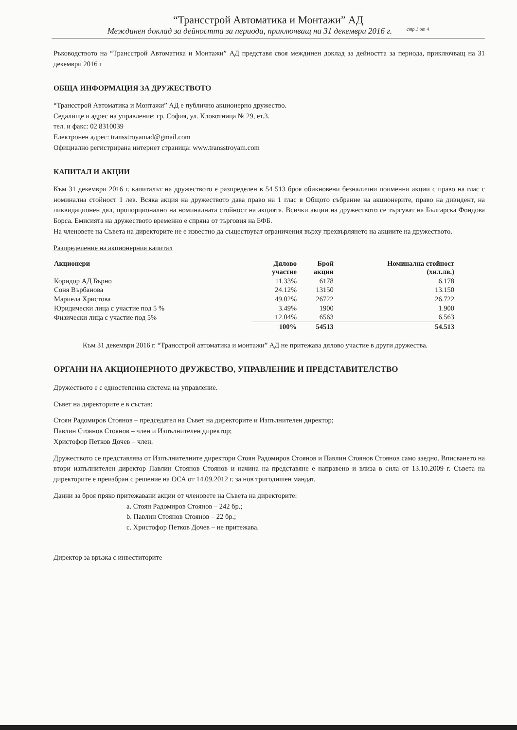“Трансстрой Автоматика и Монтажи” АД
Междинен доклад за дейността за периода, приключващ на 31 декември 2016 г. стр.1 от 4
Ръководството на “Трансстрой Автоматика и Монтажи” АД представя своя междинен доклад за дейността за периода, приключващ на 31 декември 2016 г
ОБЩА ИНФОРМАЦИЯ ЗА ДРУЖЕСТВОТО
“Трансстрой Автоматика и Монтажи” АД е публично акционерно дружество.
Седалище и адрес на управление: гр. София, ул. Клокотница № 29, ет.3.
тел. и факс: 02 8310039
Електронен адрес: transstroyamad@gmail.com
Официално регистрирана интернет страница: www.transstroyam.com
КАПИТАЛ И АКЦИИ
Към 31 декември 2016 г. капиталът на дружеството е разпределен в 54 513 броя обикновени безналични поименни акции с право на глас с номинална стойност 1 лев. Всяка акция на дружеството дава право на 1 глас в Общото събрание на акционерите, право на дивидент, на ликвидационен дял, пропорционално на номиналната стойност на акцията. Всички акции на дружеството се търгуват на Българска Фондова Борса. Емисията на дружеството временно е спряна от търговия на БФБ.
На членовете на Съвета на директорите не е известно да съществуват ограничения върху прехвърлянето на акциите на дружеството.
Разпределение на акционерния капитал
| Акционери | Дялово участие | Брой акции | Номинална стойност (хил.лв.) |
| --- | --- | --- | --- |
| Коридор АД Бърно | 11.33% | 6178 | 6.178 |
| Соня Върбанова | 24.12% | 13150 | 13.150 |
| Мариела Христова | 49.02% | 26722 | 26.722 |
| Юридически лица с участие под 5 % | 3.49% | 1900 | 1.900 |
| Физически лица с участие под 5% | 12.04% | 6563 | 6.563 |
| | 100% | 54513 | 54.513 |
Към 31 декември 2016 г. “Трансстрой автоматика и монтажи” АД не притежава дялово участие в други дружества.
ОРГАНИ НА АКЦИОНЕРНОТО ДРУЖЕСТВО, УПРАВЛЕНИЕ И ПРЕДСТАВИТЕЛСТВО
Дружеството е с едностепенна система на управление.
Съвет на директорите е в състав:
Стоян Радомиров Стоянов – председател на Съвет на директорите и Изпълнителен директор;
Павлин Стоянов Стоянов – член и Изпълнителен директор;
Христофор Петков Дочев – член.
Дружеството се представлява от Изпълнителните директори Стоян Радомиров Стоянов и Павлин Стоянов Стоянов само заедно. Вписването на втори изпълнителен директор Павлин Стоянов Стоянов и начина на представяне е направено и влиза в сила от 13.10.2009 г. Съвета на директорите е преизбран с решение на ОСА от 14.09.2012 г. за нов тригодишен мандат.
Данни за броя пряко притежавани акции от членовете на Съвета на директорите:
a. Стоян Радомиров Стоянов – 242 бр.;
b. Павлин Стоянов Стоянов – 22 бр.;
c. Христофор Петков Дочев – не притежава.
Директор за връзка с инвеститорите